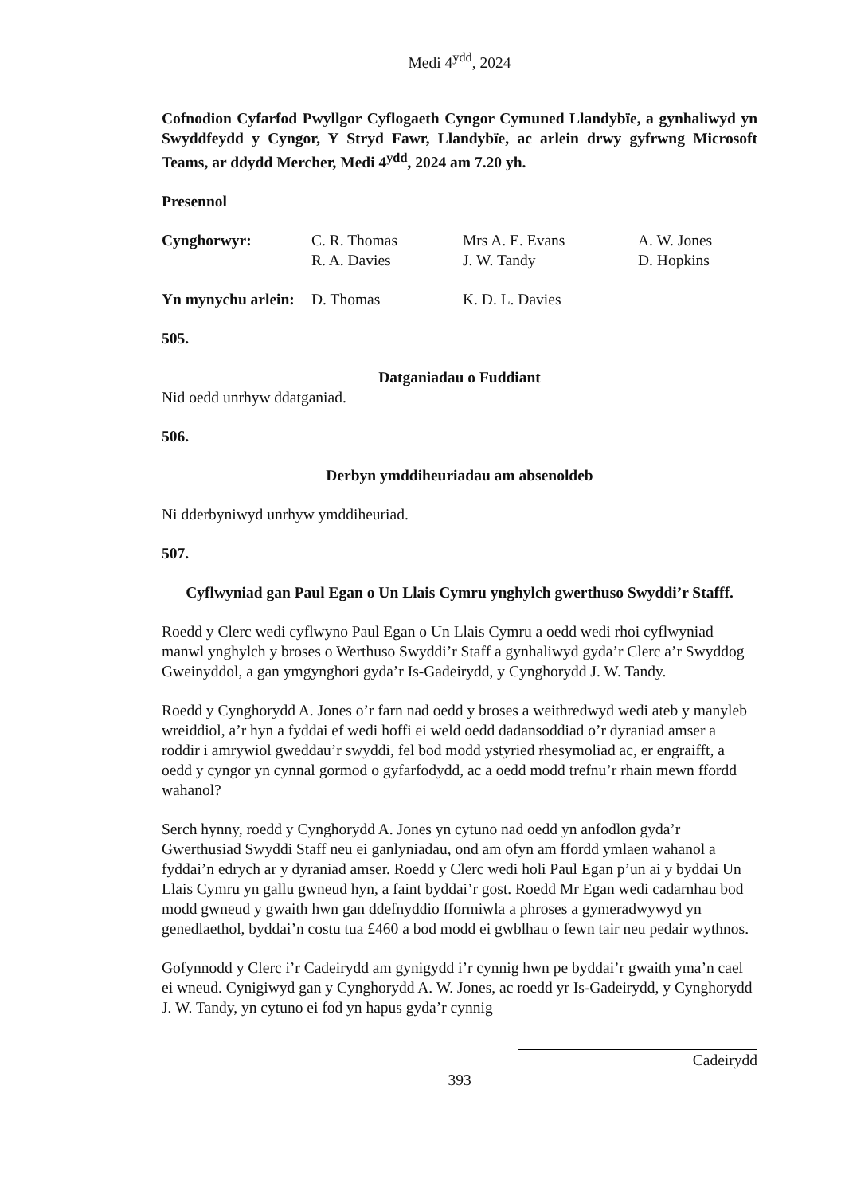Medi 4<sup>ydd</sup>, 2024
Cofnodion Cyfarfod Pwyllgor Cyflogaeth Cyngor Cymuned Llandybïe, a gynhaliwyd yn Swyddfeydd y Cyngor, Y Stryd Fawr, Llandybïe, ac arlein drwy gyfrwng Microsoft Teams, ar ddydd Mercher, Medi 4<sup>ydd</sup>, 2024 am 7.20 yh.
Presennol
Cynghorwyr: C. R. Thomas Mrs A. E. Evans A. W. Jones
R. A. Davies J. W. Tandy D. Hopkins
Yn mynychu arlein: D. Thomas K. D. L. Davies
505.
Datganiadau o Fuddiant
Nid oedd unrhyw ddatganiad.
506.
Derbyn ymddiheuriadau am absenoldeb
Ni dderbyniwyd unrhyw ymddiheuriad.
507.
Cyflwyniad gan Paul Egan o Un Llais Cymru ynghylch gwerthuso Swyddi’r Stafff.
Roedd y Clerc wedi cyflwyno Paul Egan o Un Llais Cymru a oedd wedi rhoi cyflwyniad manwl ynghylch y broses o Werthuso Swyddi’r Staff a gynhaliwyd gyda’r Clerc a’r Swyddog Gweinyddol, a gan ymgynghori gyda’r Is-Gadeirydd, y Cynghorydd J. W. Tandy.
Roedd y Cynghorydd A. Jones o’r farn nad oedd y broses a weithredwyd wedi ateb y manyleb wreiddiol, a’r hyn a fyddai ef wedi hoffi ei weld oedd dadansoddiad o’r dyraniad amser a roddir i amrywiol gweddau’r swyddi, fel bod modd ystyried rhesymoliad ac, er engraifft, a oedd y cyngor yn cynnal gormod o gyfarfodydd, ac a oedd modd trefnu’r rhain mewn ffordd wahanol?
Serch hynny, roedd y Cynghorydd A. Jones yn cytuno nad oedd yn anfodlon gyda’r Gwerthusiad Swyddi Staff neu ei ganlyniadau, ond am ofyn am ffordd ymlaen wahanol a fyddai’n edrych ar y dyraniad amser. Roedd y Clerc wedi holi Paul Egan p’un ai y byddai Un Llais Cymru yn gallu gwneud hyn, a faint byddai’r gost. Roedd Mr Egan wedi cadarnhau bod modd gwneud y gwaith hwn gan ddefnyddio fformiwla a phroses a gymeradwywyd yn genedlaethol, byddai’n costu tua £460 a bod modd ei gwblhau o fewn tair neu pedair wythnos.
Gofynnodd y Clerc i’r Cadeirydd am gynigydd i’r cynnig hwn pe byddai’r gwaith yma’n cael ei wneud. Cynigiwyd gan y Cynghorydd A. W. Jones, ac roedd yr Is-Gadeirydd, y Cynghorydd J. W. Tandy, yn cytuno ei fod yn hapus gyda’r cynnig
Cadeirydd
393